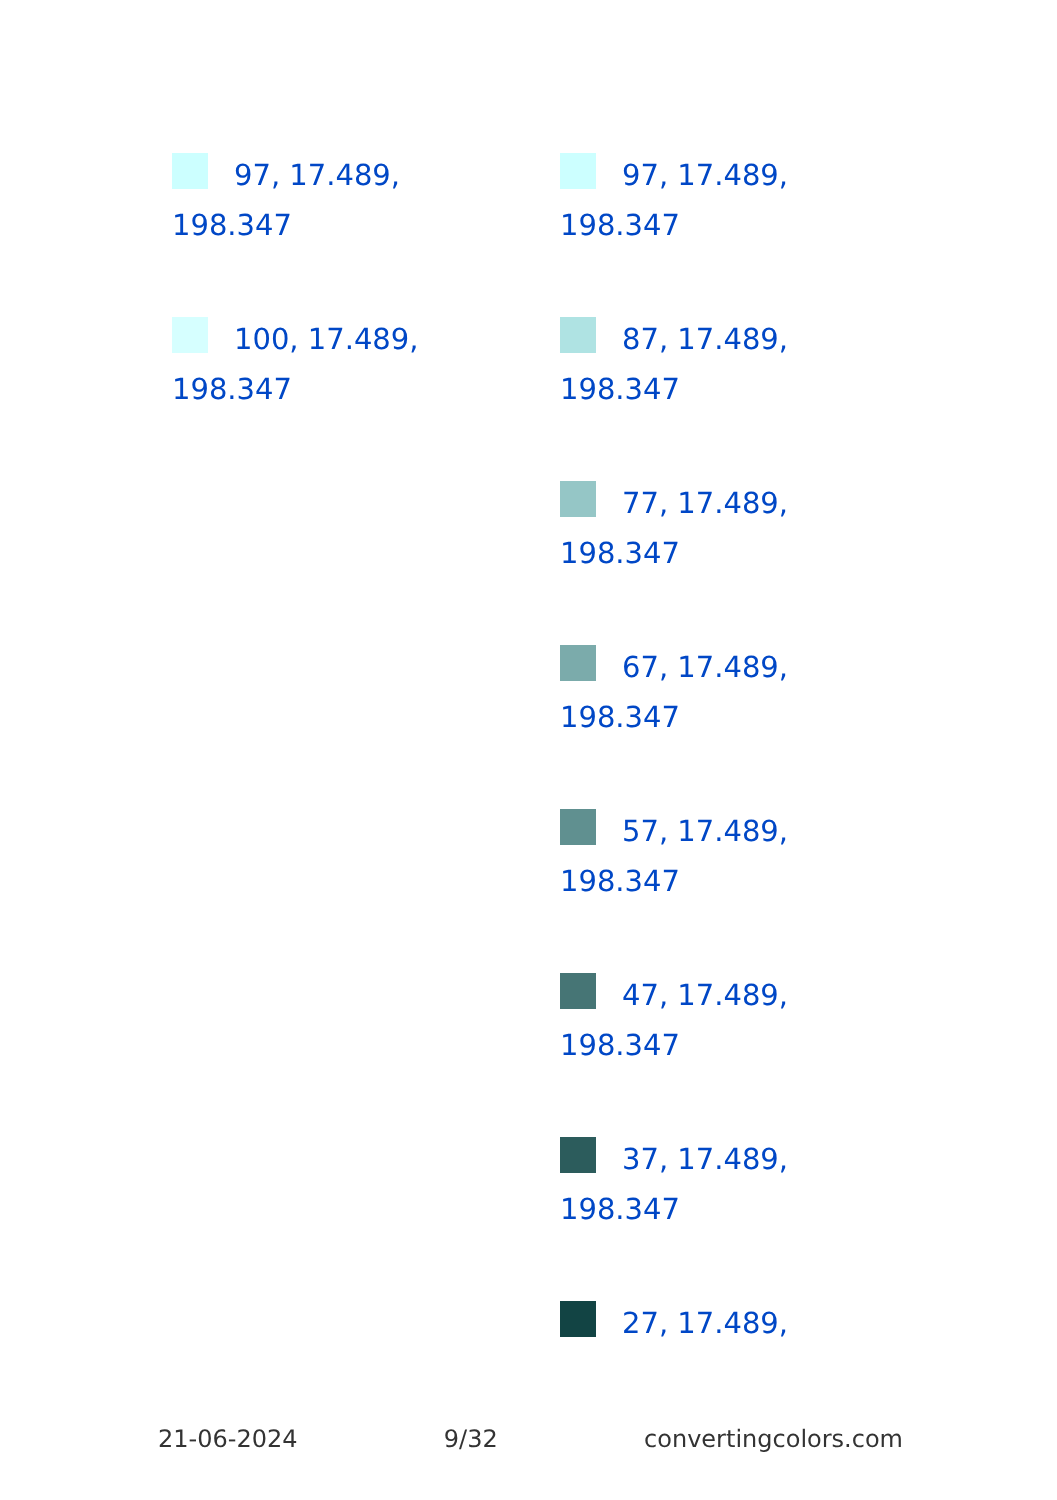97, 17.489, 198.347
100, 17.489, 198.347
97, 17.489, 198.347
87, 17.489, 198.347
77, 17.489, 198.347
67, 17.489, 198.347
57, 17.489, 198.347
47, 17.489, 198.347
37, 17.489, 198.347
27, 17.489,
21-06-2024 9/32 convertingcolors.com